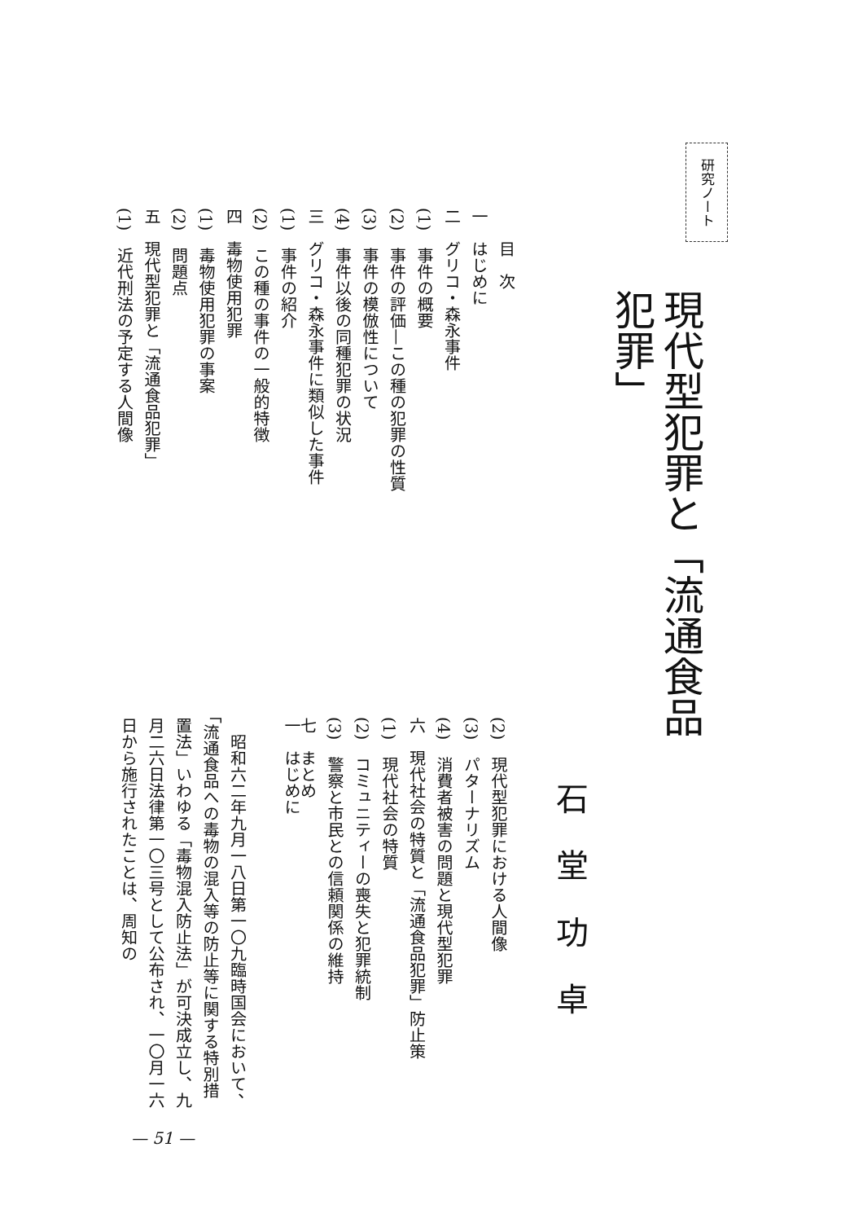研究ノート
現代型犯罪と「流通食品犯罪」
石堂功卓
目　次
一　はじめに
二　グリコ・森永事件
(1)　事件の概要
(2)　事件の評価—この種の犯罪の性質
(3)　事件の模倣性について
(4)　事件以後の同種犯罪の状況
三　グリコ・森永事件に類似した事件
(1)　事件の紹介
(2)　この種の事件の一般的特徴
四　毒物使用犯罪
(1)　毒物使用犯罪の事案
(2)　問題点
五　現代型犯罪と「流通食品犯罪」
(1)　近代刑法の予定する人間像
(2)　現代型犯罪における人間像
(3)　パターナリズム
(4)　消費者被害の問題と現代型犯罪
六　現代社会の特質と「流通食品犯罪」防止策
(1)　現代社会の特質
(2)　コミュニティーの喪失と犯罪統制
(3)　警察と市民との信頼関係の維持
七　まとめ
一　はじめに
　昭和六二年九月一八日第一〇九臨時国会において、「流通食品への毒物の混入等の防止等に関する特別措置法」いわゆる「毒物混入防止法」が可決成立し、九月二六日法律第一〇三号として公布され、一〇月一六日から施行されたことは、周知の
— 51 —